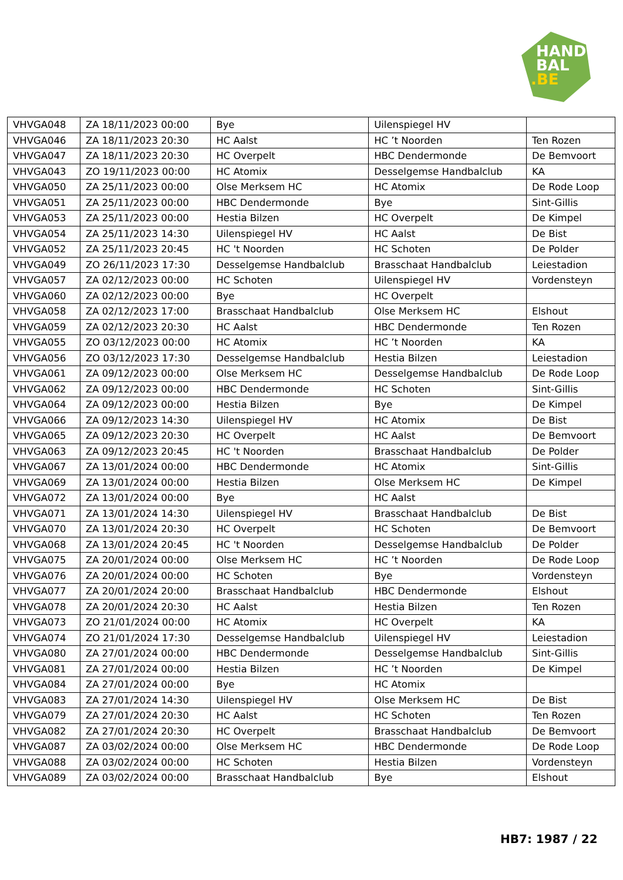HAND
BAL
.BE
| VHVGA048 | ZA 18/11/2023 00:00 | Bye | Uilenspiegel HV | |
| VHVGA046 | ZA 18/11/2023 20:30 | HC Aalst | HC ’t Noorden | Ten Rozen |
| VHVGA047 | ZA 18/11/2023 20:30 | HC Overpelt | HBC Dendermonde | De Bemvoort |
| VHVGA043 | ZO 19/11/2023 00:00 | HC Atomix | Desselgemse Handbalclub | KA |
| VHVGA050 | ZA 25/11/2023 00:00 | Olse Merksem HC | HC Atomix | De Rode Loop |
| VHVGA051 | ZA 25/11/2023 00:00 | HBC Dendermonde | Bye | Sint-Gillis |
| VHVGA053 | ZA 25/11/2023 00:00 | Hestia Bilzen | HC Overpelt | De Kimpel |
| VHVGA054 | ZA 25/11/2023 14:30 | Uilenspiegel HV | HC Aalst | De Bist |
| VHVGA052 | ZA 25/11/2023 20:45 | HC 't Noorden | HC Schoten | De Polder |
| VHVGA049 | ZO 26/11/2023 17:30 | Desselgemse Handbalclub | Brasschaat Handbalclub | Leiestadion |
| VHVGA057 | ZA 02/12/2023 00:00 | HC Schoten | Uilenspiegel HV | Vordensteyn |
| VHVGA060 | ZA 02/12/2023 00:00 | Bye | HC Overpelt | |
| VHVGA058 | ZA 02/12/2023 17:00 | Brasschaat Handbalclub | Olse Merksem HC | Elshout |
| VHVGA059 | ZA 02/12/2023 20:30 | HC Aalst | HBC Dendermonde | Ten Rozen |
| VHVGA055 | ZO 03/12/2023 00:00 | HC Atomix | HC ’t Noorden | KA |
| VHVGA056 | ZO 03/12/2023 17:30 | Desselgemse Handbalclub | Hestia Bilzen | Leiestadion |
| VHVGA061 | ZA 09/12/2023 00:00 | Olse Merksem HC | Desselgemse Handbalclub | De Rode Loop |
| VHVGA062 | ZA 09/12/2023 00:00 | HBC Dendermonde | HC Schoten | Sint-Gillis |
| VHVGA064 | ZA 09/12/2023 00:00 | Hestia Bilzen | Bye | De Kimpel |
| VHVGA066 | ZA 09/12/2023 14:30 | Uilenspiegel HV | HC Atomix | De Bist |
| VHVGA065 | ZA 09/12/2023 20:30 | HC Overpelt | HC Aalst | De Bemvoort |
| VHVGA063 | ZA 09/12/2023 20:45 | HC 't Noorden | Brasschaat Handbalclub | De Polder |
| VHVGA067 | ZA 13/01/2024 00:00 | HBC Dendermonde | HC Atomix | Sint-Gillis |
| VHVGA069 | ZA 13/01/2024 00:00 | Hestia Bilzen | Olse Merksem HC | De Kimpel |
| VHVGA072 | ZA 13/01/2024 00:00 | Bye | HC Aalst | |
| VHVGA071 | ZA 13/01/2024 14:30 | Uilenspiegel HV | Brasschaat Handbalclub | De Bist |
| VHVGA070 | ZA 13/01/2024 20:30 | HC Overpelt | HC Schoten | De Bemvoort |
| VHVGA068 | ZA 13/01/2024 20:45 | HC 't Noorden | Desselgemse Handbalclub | De Polder |
| VHVGA075 | ZA 20/01/2024 00:00 | Olse Merksem HC | HC ’t Noorden | De Rode Loop |
| VHVGA076 | ZA 20/01/2024 00:00 | HC Schoten | Bye | Vordensteyn |
| VHVGA077 | ZA 20/01/2024 20:00 | Brasschaat Handbalclub | HBC Dendermonde | Elshout |
| VHVGA078 | ZA 20/01/2024 20:30 | HC Aalst | Hestia Bilzen | Ten Rozen |
| VHVGA073 | ZO 21/01/2024 00:00 | HC Atomix | HC Overpelt | KA |
| VHVGA074 | ZO 21/01/2024 17:30 | Desselgemse Handbalclub | Uilenspiegel HV | Leiestadion |
| VHVGA080 | ZA 27/01/2024 00:00 | HBC Dendermonde | Desselgemse Handbalclub | Sint-Gillis |
| VHVGA081 | ZA 27/01/2024 00:00 | Hestia Bilzen | HC ’t Noorden | De Kimpel |
| VHVGA084 | ZA 27/01/2024 00:00 | Bye | HC Atomix | |
| VHVGA083 | ZA 27/01/2024 14:30 | Uilenspiegel HV | Olse Merksem HC | De Bist |
| VHVGA079 | ZA 27/01/2024 20:30 | HC Aalst | HC Schoten | Ten Rozen |
| VHVGA082 | ZA 27/01/2024 20:30 | HC Overpelt | Brasschaat Handbalclub | De Bemvoort |
| VHVGA087 | ZA 03/02/2024 00:00 | Olse Merksem HC | HBC Dendermonde | De Rode Loop |
| VHVGA088 | ZA 03/02/2024 00:00 | HC Schoten | Hestia Bilzen | Vordensteyn |
| VHVGA089 | ZA 03/02/2024 00:00 | Brasschaat Handbalclub | Bye | Elshout |
HB7: 1987 / 22